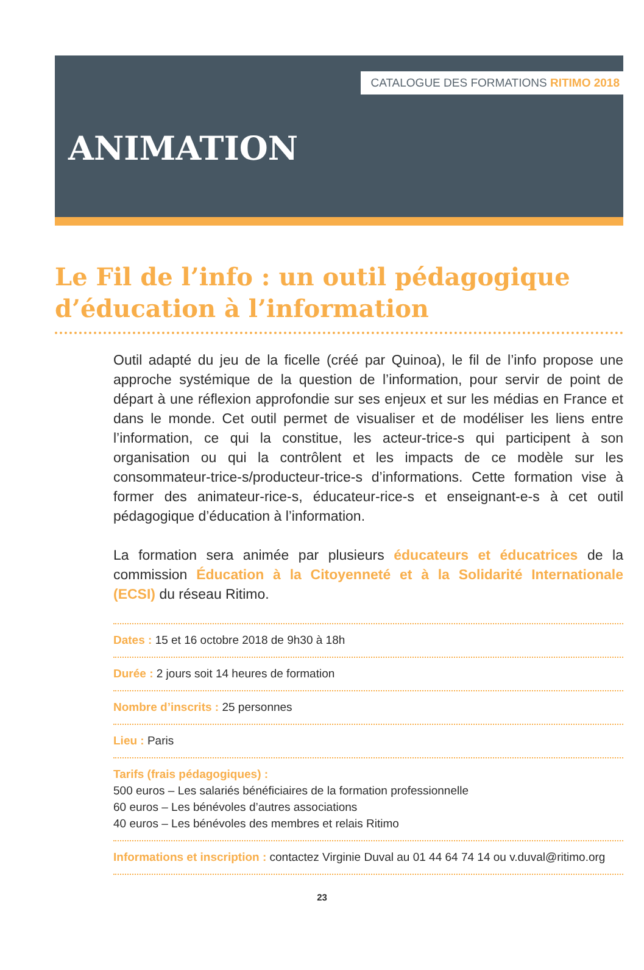CATALOGUE DES FORMATIONS RITIMO 2018
ANIMATION
Le Fil de l’info : un outil pédagogique d’éducation à l’information
Outil adapté du jeu de la ficelle (créé par Quinoa), le fil de l’info propose une approche systémique de la question de l’information, pour servir de point de départ à une réflexion approfondie sur ses enjeux et sur les médias en France et dans le monde. Cet outil permet de visualiser et de modéliser les liens entre l’information, ce qui la constitue, les acteur-trice-s qui participent à son organisation ou qui la contrôlent et les impacts de ce modèle sur les consommateur-trice-s/producteur-trice-s d’informations. Cette formation vise à former des animateur-rice-s, éducateur-rice-s et enseignant-e-s à cet outil pédagogique d’éducation à l’information.
La formation sera animée par plusieurs éducateurs et éducatrices de la commission Éducation à la Citoyenneté et à la Solidarité Internationale (ECSI) du réseau Ritimo.
Dates : 15 et 16 octobre 2018 de 9h30 à 18h
Durée : 2 jours soit 14 heures de formation
Nombre d’inscrits : 25 personnes
Lieu : Paris
Tarifs (frais pédagogiques) :
500 euros – Les salariés bénéficiaires de la formation professionnelle
60 euros – Les bénévoles d’autres associations
40 euros – Les bénévoles des membres et relais Ritimo
Informations et inscription : contactez Virginie Duval au 01 44 64 74 14 ou v.duval@ritimo.org
23